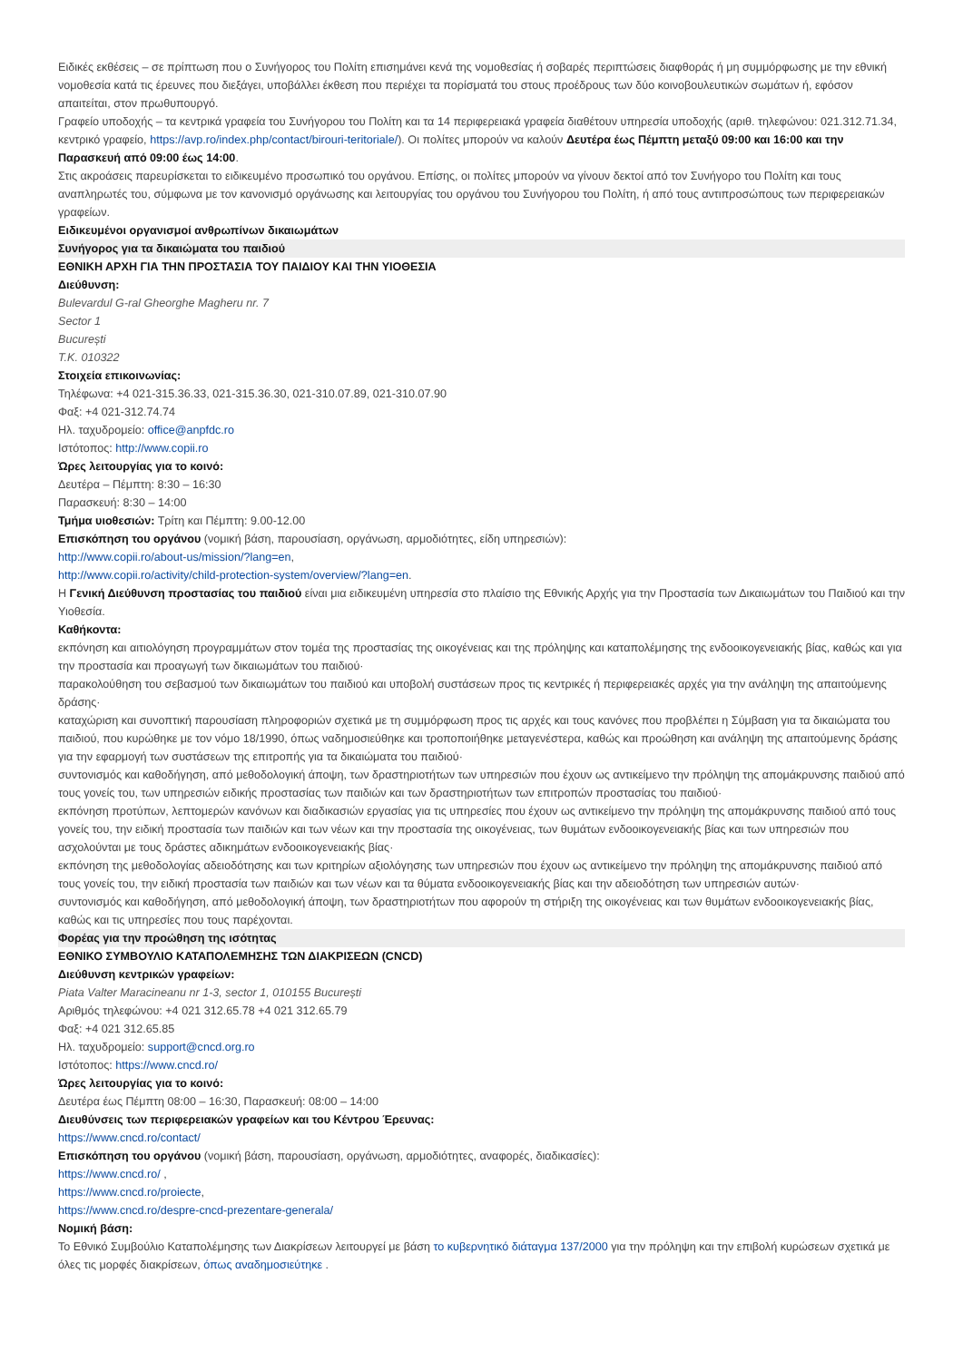Ειδικές εκθέσεις – σε πρίπτωση που ο Συνήγορος του Πολίτη επισημάνει κενά της νομοθεσίας ή σοβαρές περιπτώσεις διαφθοράς ή μη συμμόρφωσης με την εθνική νομοθεσία κατά τις έρευνες που διεξάγει, υποβάλλει έκθεση που περιέχει τα πορίσματά του στους προέδρους των δύο κοινοβουλευτικών σωμάτων ή, εφόσον απαιτείται, στον πρωθυπουργό.
Γραφείο υποδοχής – τα κεντρικά γραφεία του Συνήγορου του Πολίτη και τα 14 περιφερειακά γραφεία διαθέτουν υπηρεσία υποδοχής (αριθ. τηλεφώνου: 021.312.71.34, κεντρικό γραφείο, https://avp.ro/index.php/contact/birouri-teritoriale/). Οι πολίτες μπορούν να καλούν Δευτέρα έως Πέμπτη μεταξύ 09:00 και 16:00 και την Παρασκευή από 09:00 έως 14:00.
Στις ακροάσεις παρευρίσκεται το ειδικευμένο προσωπικό του οργάνου. Επίσης, οι πολίτες μπορούν να γίνουν δεκτοί από τον Συνήγορο του Πολίτη και τους αναπληρωτές του, σύμφωνα με τον κανονισμό οργάνωσης και λειτουργίας του οργάνου του Συνήγορου του Πολίτη, ή από τους αντιπροσώπους των περιφερειακών γραφείων.
Ειδικευμένοι οργανισμοί ανθρωπίνων δικαιωμάτων
Συνήγορος για τα δικαιώματα του παιδιού
ΕΘΝΙΚΗ ΑΡΧΗ ΓΙΑ ΤΗΝ ΠΡΟΣΤΑΣΙΑ ΤΟΥ ΠΑΙΔΙΟΥ ΚΑΙ ΤΗΝ ΥΙΟΘΕΣΙΑ
Διεύθυνση:
Bulevardul G-ral Gheorghe Magheru nr. 7
Sector 1
București
Τ.Κ. 010322
Στοιχεία επικοινωνίας:
Τηλέφωνα: +4 021-315.36.33, 021-315.36.30, 021-310.07.89, 021-310.07.90
Φαξ: +4 021-312.74.74
Ηλ. ταχυδρομείο: office@anpfdc.ro
Ιστότοπος: http://www.copii.ro
Ώρες λειτουργίας για το κοινό:
Δευτέρα – Πέμπτη: 8:30 – 16:30
Παρασκευή: 8:30 – 14:00
Τμήμα υιοθεσιών: Τρίτη και Πέμπτη: 9.00-12.00
Επισκόπηση του οργάνου (νομική βάση, παρουσίαση, οργάνωση, αρμοδιότητες, είδη υπηρεσιών):
http://www.copii.ro/about-us/mission/?lang=en,
http://www.copii.ro/activity/child-protection-system/overview/?lang=en.
Η Γενική Διεύθυνση προστασίας του παιδιού είναι μια ειδικευμένη υπηρεσία στο πλαίσιο της Εθνικής Αρχής για την Προστασία των Δικαιωμάτων του Παιδιού και την Υιοθεσία.
Καθήκοντα:
εκπόνηση και αιτιολόγηση προγραμμάτων στον τομέα της προστασίας της οικογένειας και της πρόληψης και καταπολέμησης της ενδοοικογενειακής βίας, καθώς και για την προστασία και προαγωγή των δικαιωμάτων του παιδιού·
παρακολούθηση του σεβασμού των δικαιωμάτων του παιδιού και υποβολή συστάσεων προς τις κεντρικές ή περιφερειακές αρχές για την ανάληψη της απαιτούμενης δράσης·
καταχώριση και συνοπτική παρουσίαση πληροφοριών σχετικά με τη συμμόρφωση προς τις αρχές και τους κανόνες που προβλέπει η Σύμβαση για τα δικαιώματα του παιδιού, που κυρώθηκε με τον νόμο 18/1990, όπως ναδημοσιεύθηκε και τροποποιήθηκε μεταγενέστερα, καθώς και προώθηση και ανάληψη της απαιτούμενης δράσης για την εφαρμογή των συστάσεων της επιτροπής για τα δικαιώματα του παιδιού·
συντονισμός και καθοδήγηση, από μεθοδολογική άποψη, των δραστηριοτήτων των υπηρεσιών που έχουν ως αντικείμενο την πρόληψη της απομάκρυνσης παιδιού από τους γονείς του, των υπηρεσιών ειδικής προστασίας των παιδιών και των δραστηριοτήτων των επιτροπών προστασίας του παιδιού·
εκπόνηση προτύπων, λεπτομερών κανόνων και διαδικασιών εργασίας για τις υπηρεσίες που έχουν ως αντικείμενο την πρόληψη της απομάκρυνσης παιδιού από τους γονείς του, την ειδική προστασία των παιδιών και των νέων και την προστασία της οικογένειας, των θυμάτων ενδοοικογενειακής βίας και των υπηρεσιών που ασχολούνται με τους δράστες αδικημάτων ενδοοικογενειακής βίας·
εκπόνηση της μεθοδολογίας αδειοδότησης και των κριτηρίων αξιολόγησης των υπηρεσιών που έχουν ως αντικείμενο την πρόληψη της απομάκρυνσης παιδιού από τους γονείς του, την ειδική προστασία των παιδιών και των νέων και τα θύματα ενδοοικογενειακής βίας και την αδειοδότηση των υπηρεσιών αυτών·
συντονισμός και καθοδήγηση, από μεθοδολογική άποψη, των δραστηριοτήτων που αφορούν τη στήριξη της οικογένειας και των θυμάτων ενδοοικογενειακής βίας, καθώς και τις υπηρεσίες που τους παρέχονται.
Φορέας για την προώθηση της ισότητας
ΕΘΝΙΚΟ ΣΥΜΒΟΥΛΙΟ ΚΑΤΑΠΟΛΕΜΗΣΗΣ ΤΩΝ ΔΙΑΚΡΙΣΕΩΝ (CNCD)
Διεύθυνση κεντρικών γραφείων:
Piata Valter Maracineanu nr 1-3, sector 1, 010155 București
Αριθμός τηλεφώνου: +4 021 312.65.78 +4 021 312.65.79
Φαξ: +4 021 312.65.85
Ηλ. ταχυδρομείο: support@cncd.org.ro
Ιστότοπος: https://www.cncd.ro/
Ώρες λειτουργίας για το κοινό:
Δευτέρα έως Πέμπτη 08:00 – 16:30, Παρασκευή: 08:00 – 14:00
Διευθύνσεις των περιφερειακών γραφείων και του Κέντρου Έρευνας:
https://www.cncd.ro/contact/
Επισκόπηση του οργάνου (νομική βάση, παρουσίαση, οργάνωση, αρμοδιότητες, αναφορές, διαδικασίες):
https://www.cncd.ro/ ,
https://www.cncd.ro/proiecte,
https://www.cncd.ro/despre-cncd-prezentare-generala/
Νομική βάση:
Το Εθνικό Συμβούλιο Καταπολέμησης των Διακρίσεων λειτουργεί με βάση το κυβερνητικό διάταγμα 137/2000 για την πρόληψη και την επιβολή κυρώσεων σχετικά με όλες τις μορφές διακρίσεων, όπως αναδημοσιεύτηκε .